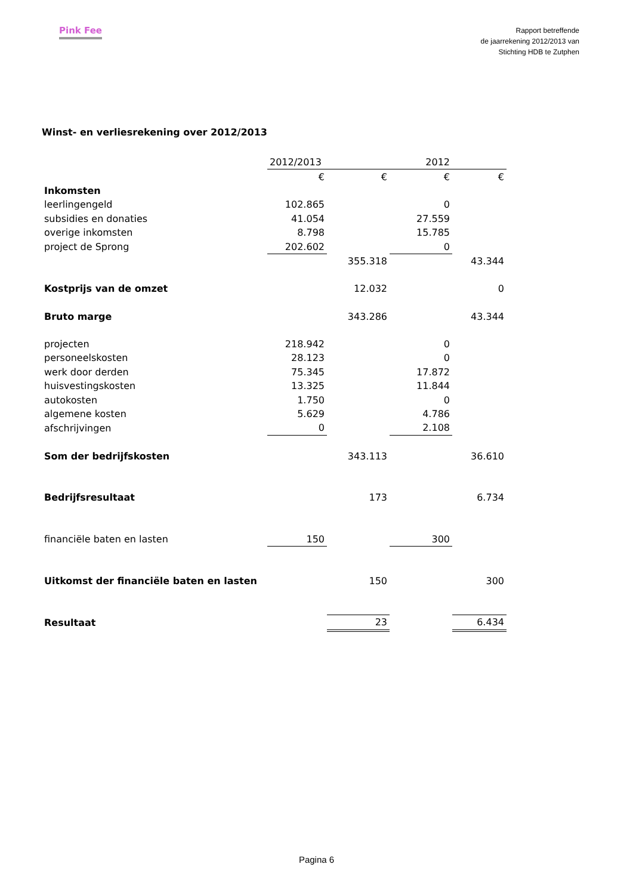Pink Fee
Rapport betreffende
de jaarrekening 2012/2013 van
Stichting HDB te Zutphen
Winst- en verliesrekening over 2012/2013
| | 2012/2013 | | 2012 | |
| --- | --- | --- | --- | --- |
| | € | € | € | € |
| Inkomsten | | | | |
| leerlingengeld | 102.865 | | 0 | |
| subsidies en donaties | 41.054 | | 27.559 | |
| overige inkomsten | 8.798 | | 15.785 | |
| project de Sprong | 202.602 | | 0 | |
| | | 355.318 | | 43.344 |
| Kostprijs van de omzet | | 12.032 | | 0 |
| Bruto marge | | 343.286 | | 43.344 |
| projecten | 218.942 | | 0 | |
| personeelskosten | 28.123 | | 0 | |
| werk door derden | 75.345 | | 17.872 | |
| huisvestingskosten | 13.325 | | 11.844 | |
| autokosten | 1.750 | | 0 | |
| algemene kosten | 5.629 | | 4.786 | |
| afschrijvingen | 0 | | 2.108 | |
| Som der bedrijfskosten | | 343.113 | | 36.610 |
| Bedrijfsresultaat | | 173 | | 6.734 |
| financiële baten en lasten | 150 | | 300 | |
| Uitkomst der financiële baten en lasten | | 150 | | 300 |
| Resultaat | | 23 | | 6.434 |
Pagina 6